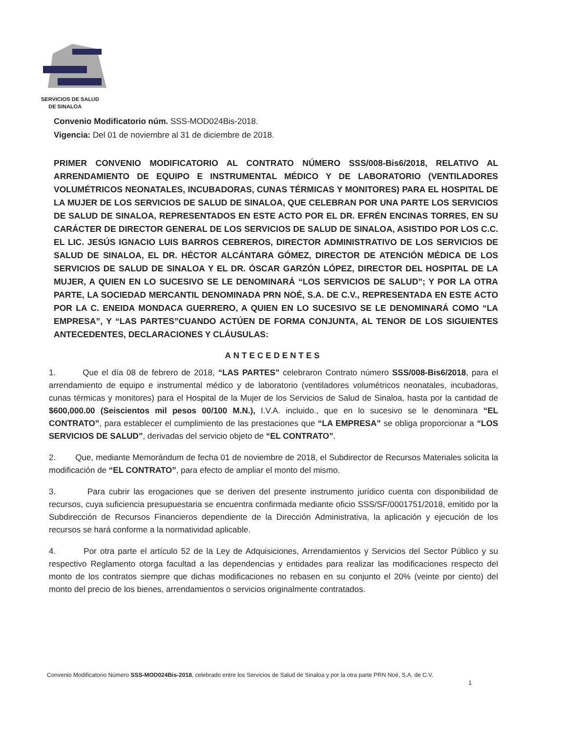SERVICIOS DE SALUD
DE SINALOA
Convenio Modificatorio núm. SSS-MOD024Bis-2018.
Vigencia: Del 01 de noviembre al 31 de diciembre de 2018.
PRIMER CONVENIO MODIFICATORIO AL CONTRATO NÚMERO SSS/008-Bis6/2018, RELATIVO AL ARRENDAMIENTO DE EQUIPO E INSTRUMENTAL MÉDICO Y DE LABORATORIO (VENTILADORES VOLUMÉTRICOS NEONATALES, INCUBADORAS, CUNAS TÉRMICAS Y MONITORES) PARA EL HOSPITAL DE LA MUJER DE LOS SERVICIOS DE SALUD DE SINALOA, QUE CELEBRAN POR UNA PARTE LOS SERVICIOS DE SALUD DE SINALOA, REPRESENTADOS EN ESTE ACTO POR EL DR. EFRÉN ENCINAS TORRES, EN SU CARÁCTER DE DIRECTOR GENERAL DE LOS SERVICIOS DE SALUD DE SINALOA, ASISTIDO POR LOS C.C. EL LIC. JESÚS IGNACIO LUIS BARROS CEBREROS, DIRECTOR ADMINISTRATIVO DE LOS SERVICIOS DE SALUD DE SINALOA, EL DR. HÉCTOR ALCÁNTARA GÓMEZ, DIRECTOR DE ATENCIÓN MÉDICA DE LOS SERVICIOS DE SALUD DE SINALOA Y EL DR. ÓSCAR GARZÓN LÓPEZ, DIRECTOR DEL HOSPITAL DE LA MUJER, A QUIEN EN LO SUCESIVO SE LE DENOMINARÁ “LOS SERVICIOS DE SALUD”; Y POR LA OTRA PARTE, LA SOCIEDAD MERCANTIL DENOMINADA PRN NOÉ, S.A. DE C.V., REPRESENTADA EN ESTE ACTO POR LA C. ENEIDA MONDACA GUERRERO, A QUIEN EN LO SUCESIVO SE LE DENOMINARÁ COMO “LA EMPRESA”, Y “LAS PARTES”CUANDO ACTÚEN DE FORMA CONJUNTA, AL TENOR DE LOS SIGUIENTES ANTECEDENTES, DECLARACIONES Y CLÁUSULAS:
ANTECEDENTES
1. Que el día 08 de febrero de 2018, “LAS PARTES” celebraron Contrato número SSS/008-Bis6/2018, para el arrendamiento de equipo e instrumental médico y de laboratorio (ventiladores volumétricos neonatales, incubadoras, cunas térmicas y monitores) para el Hospital de la Mujer de los Servicios de Salud de Sinaloa, hasta por la cantidad de $600,000.00 (Seiscientos mil pesos 00/100 M.N.), I.V.A. incluido., que en lo sucesivo se le denominara “EL CONTRATO”, para establecer el cumplimiento de las prestaciones que “LA EMPRESA” se obliga proporcionar a “LOS SERVICIOS DE SALUD”, derivadas del servicio objeto de “EL CONTRATO”.
2. Que, mediante Memorándum de fecha 01 de noviembre de 2018, el Subdirector de Recursos Materiales solicita la modificación de “EL CONTRATO”, para efecto de ampliar el monto del mismo.
3. Para cubrir las erogaciones que se deriven del presente instrumento jurídico cuenta con disponibilidad de recursos, cuya suficiencia presupuestaria se encuentra confirmada mediante oficio SSS/SF/0001751/2018, emitido por la Subdirección de Recursos Financieros dependiente de la Dirección Administrativa, la aplicación y ejecución de los recursos se hará conforme a la normatividad aplicable.
4. Por otra parte el artículo 52 de la Ley de Adquisiciones, Arrendamientos y Servicios del Sector Público y su respectivo Reglamento otorga facultad a las dependencias y entidades para realizar las modificaciones respecto del monto de los contratos siempre que dichas modificaciones no rebasen en su conjunto el 20% (veinte por ciento) del monto del precio de los bienes, arrendamientos o servicios originalmente contratados.
Convenio Modificatorio Número SSS-MOD024Bis-2018, celebrado entre los Servicios de Salud de Sinaloa y por la otra parte PRN Noé, S.A. de C.V.
1